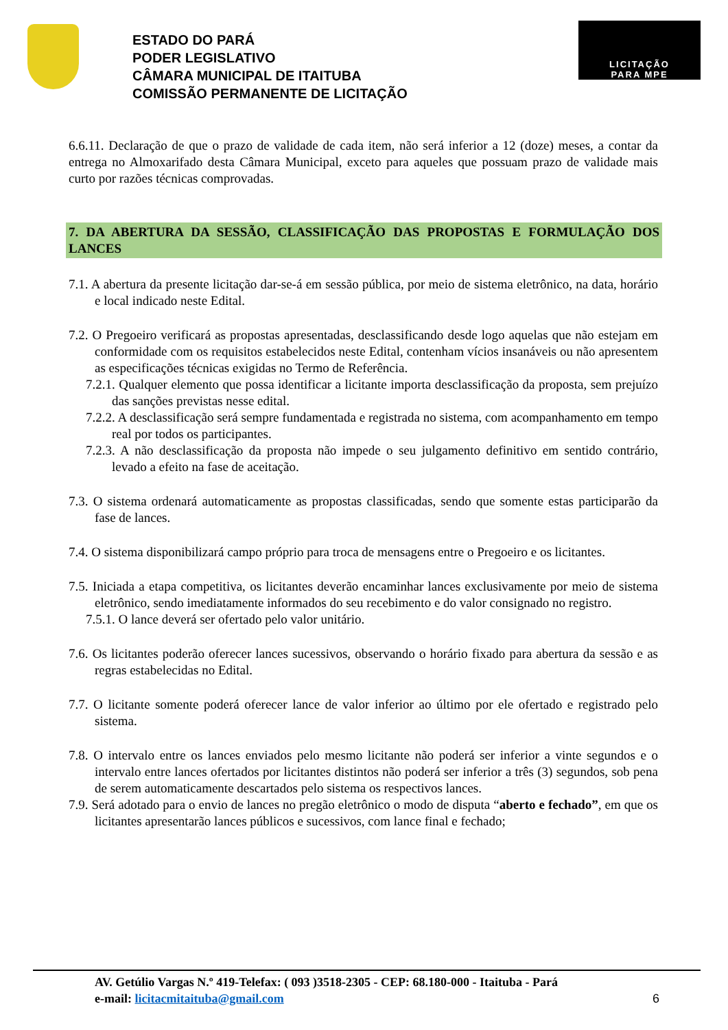ESTADO DO PARÁ
PODER LEGISLATIVO
CÂMARA MUNICIPAL DE ITAITUBA
COMISSÃO PERMANENTE DE LICITAÇÃO
LICITAÇÃO
PARA MPE
6.6.11. Declaração de que o prazo de validade de cada item, não será inferior a 12 (doze) meses, a contar da entrega no Almoxarifado desta Câmara Municipal, exceto para aqueles que possuam prazo de validade mais curto por razões técnicas comprovadas.
7. DA ABERTURA DA SESSÃO, CLASSIFICAÇÃO DAS PROPOSTAS E FORMULAÇÃO DOS LANCES
7.1. A abertura da presente licitação dar-se-á em sessão pública, por meio de sistema eletrônico, na data, horário e local indicado neste Edital.
7.2. O Pregoeiro verificará as propostas apresentadas, desclassificando desde logo aquelas que não estejam em conformidade com os requisitos estabelecidos neste Edital, contenham vícios insanáveis ou não apresentem as especificações técnicas exigidas no Termo de Referência.
7.2.1. Qualquer elemento que possa identificar a licitante importa desclassificação da proposta, sem prejuízo das sanções previstas nesse edital.
7.2.2. A desclassificação será sempre fundamentada e registrada no sistema, com acompanhamento em tempo real por todos os participantes.
7.2.3. A não desclassificação da proposta não impede o seu julgamento definitivo em sentido contrário, levado a efeito na fase de aceitação.
7.3. O sistema ordenará automaticamente as propostas classificadas, sendo que somente estas participarão da fase de lances.
7.4. O sistema disponibilizará campo próprio para troca de mensagens entre o Pregoeiro e os licitantes.
7.5. Iniciada a etapa competitiva, os licitantes deverão encaminhar lances exclusivamente por meio de sistema eletrônico, sendo imediatamente informados do seu recebimento e do valor consignado no registro.
7.5.1. O lance deverá ser ofertado pelo valor unitário.
7.6. Os licitantes poderão oferecer lances sucessivos, observando o horário fixado para abertura da sessão e as regras estabelecidas no Edital.
7.7. O licitante somente poderá oferecer lance de valor inferior ao último por ele ofertado e registrado pelo sistema.
7.8. O intervalo entre os lances enviados pelo mesmo licitante não poderá ser inferior a vinte segundos e o intervalo entre lances ofertados por licitantes distintos não poderá ser inferior a três (3) segundos, sob pena de serem automaticamente descartados pelo sistema os respectivos lances.
7.9. Será adotado para o envio de lances no pregão eletrônico o modo de disputa “aberto e fechado”, em que os licitantes apresentarão lances públicos e sucessivos, com lance final e fechado;
AV. Getúlio Vargas N.º 419-Telefax: ( 093 )3518-2305 - CEP: 68.180-000 - Itaituba - Pará
e-mail: licitacmitaituba@gmail.com 6